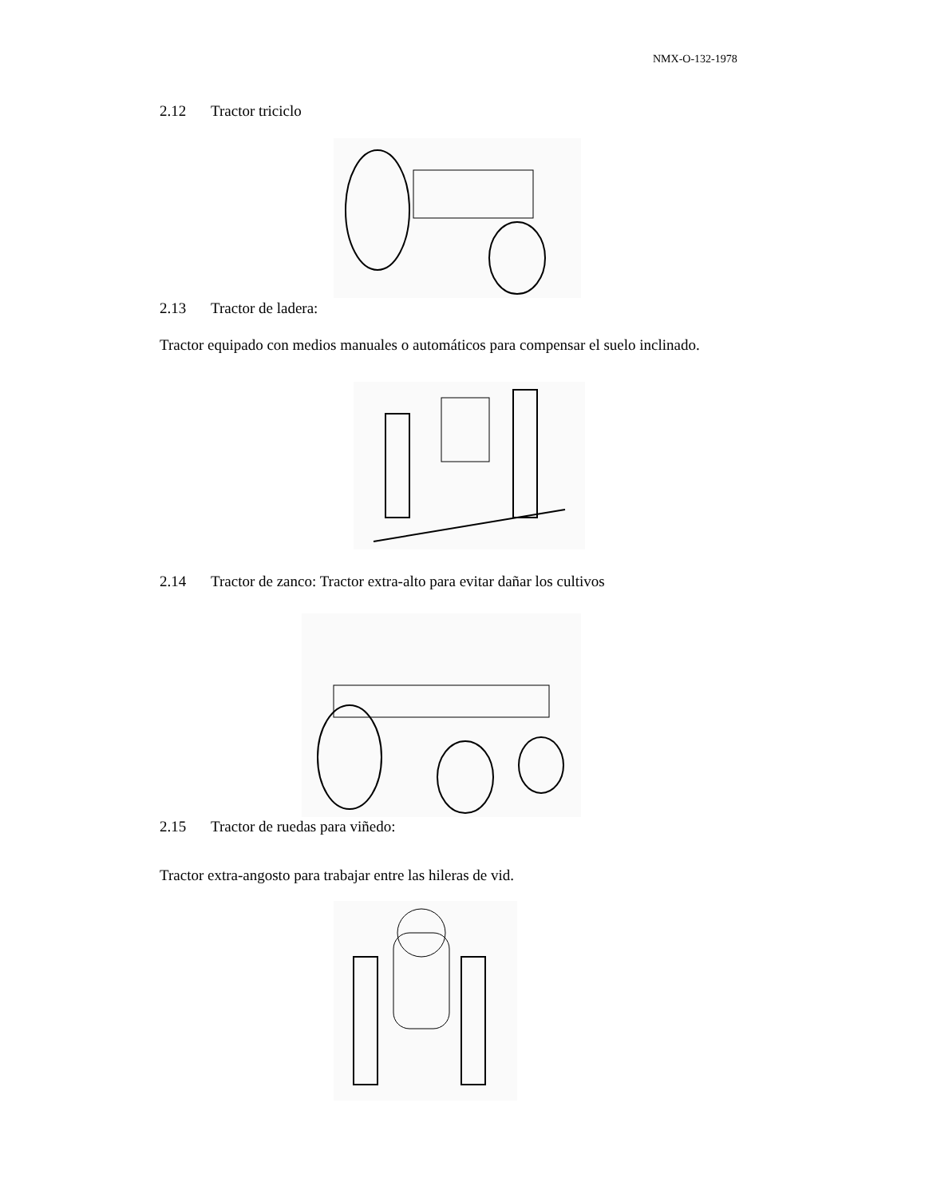NMX-O-132-1978
2.12 Tractor triciclo
2.13 Tractor de ladera:
Tractor equipado con medios manuales o automáticos para compensar el suelo inclinado.
2.14 Tractor de zanco: Tractor extra-alto para evitar dañar los cultivos
2.15 Tractor de ruedas para viñedo:
Tractor extra-angosto para trabajar entre las hileras de vid.